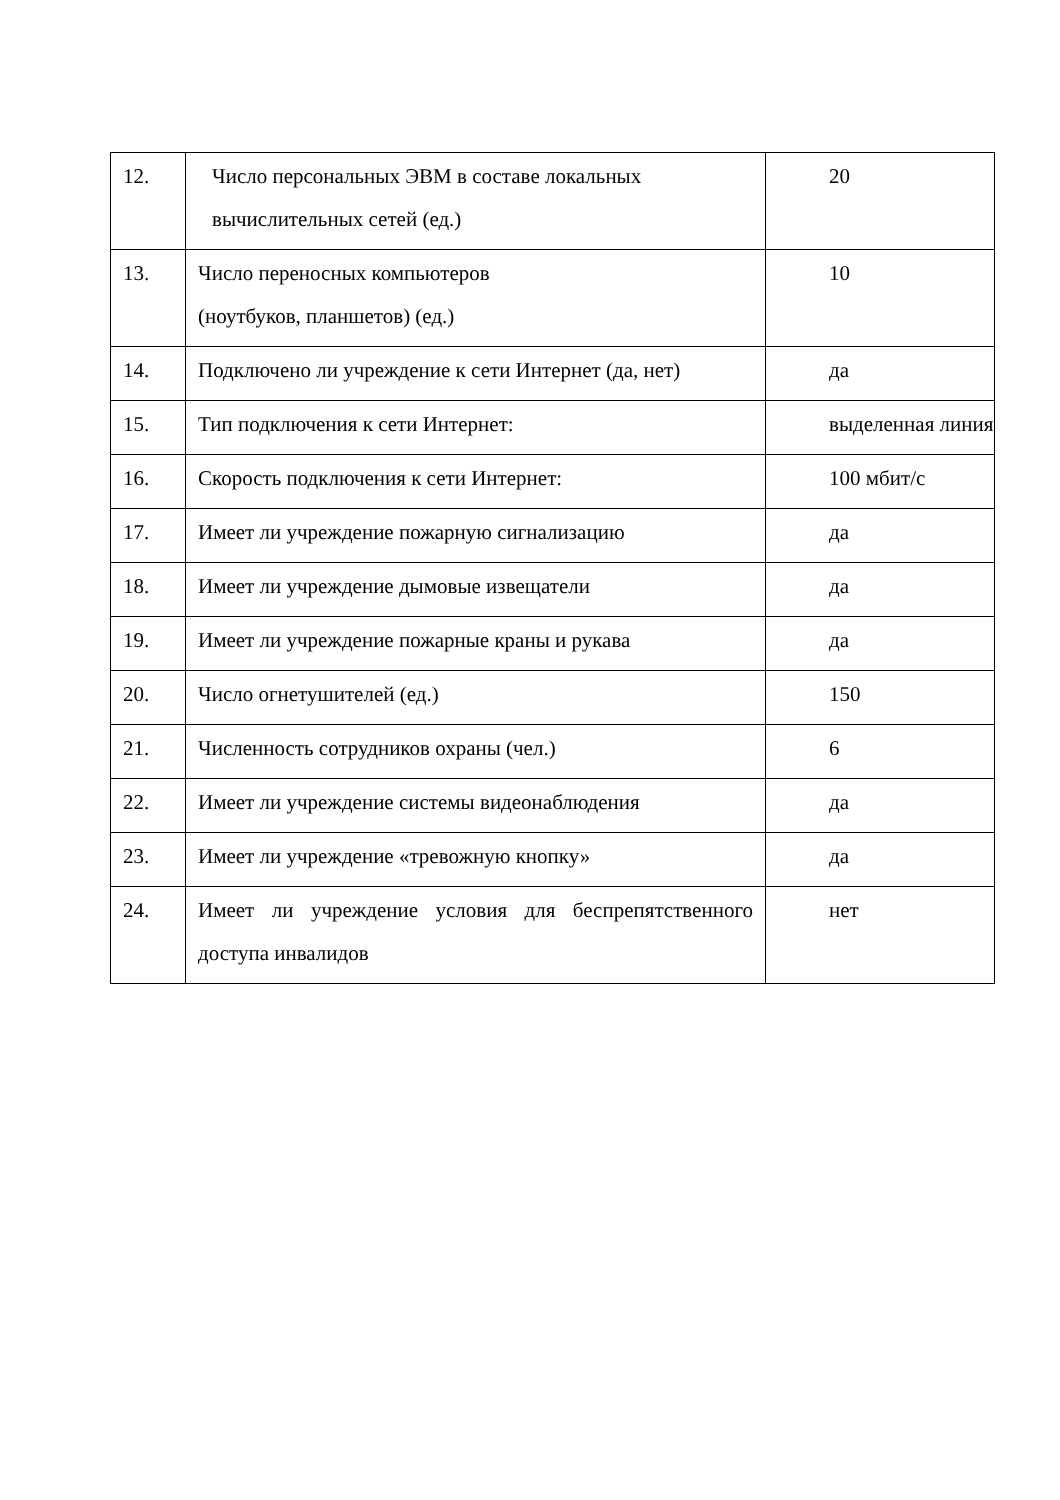| 12. | Число персональных ЭВМ в составе локальных вычислительных сетей (ед.) | 20 |
| 13. | Число переносных компьютеров (ноутбуков, планшетов) (ед.) | 10 |
| 14. | Подключено ли учреждение к сети Интернет (да, нет) | да |
| 15. | Тип подключения к сети Интернет: | выделенная линия |
| 16. | Скорость подключения к сети Интернет: | 100 мбит/с |
| 17. | Имеет ли учреждение пожарную сигнализацию | да |
| 18. | Имеет ли учреждение дымовые извещатели | да |
| 19. | Имеет ли учреждение пожарные краны и рукава | да |
| 20. | Число огнетушителей (ед.) | 150 |
| 21. | Численность сотрудников охраны (чел.) | 6 |
| 22. | Имеет ли учреждение системы видеонаблюдения | да |
| 23. | Имеет ли учреждение «тревожную кнопку» | да |
| 24. | Имеет ли учреждение условия для беспрепятственного доступа инвалидов | нет |